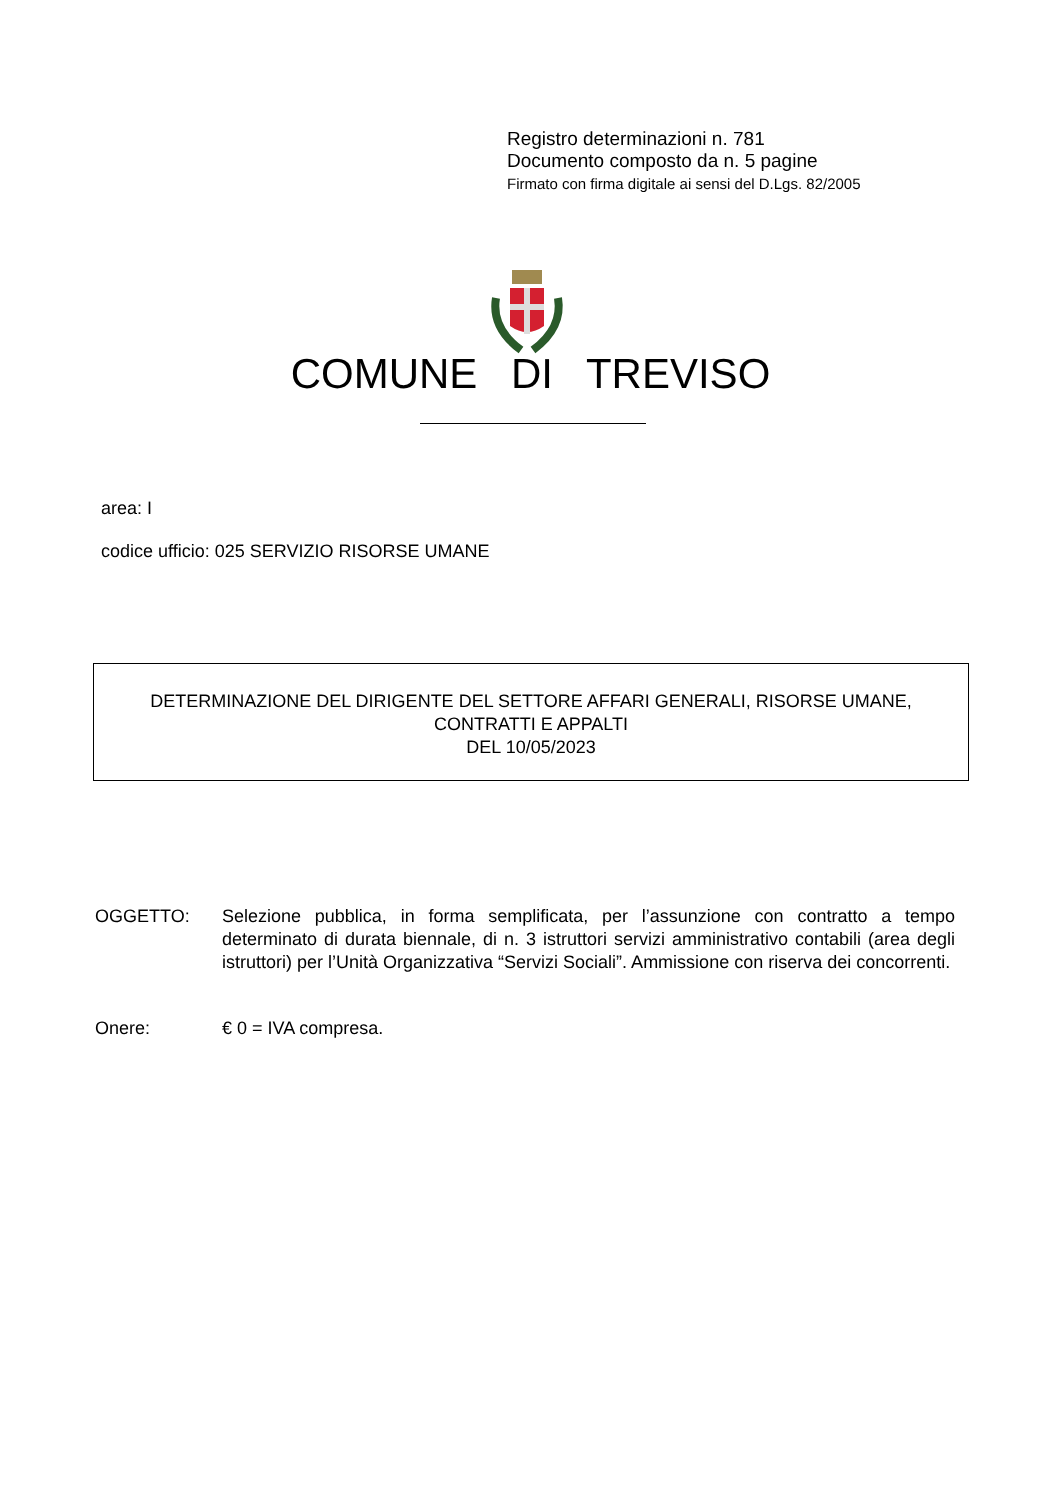Registro determinazioni n. 781
Documento composto da n. 5 pagine
Firmato con firma digitale ai sensi del D.Lgs. 82/2005
COMUNE DI TREVISO
area: I
codice ufficio: 025 SERVIZIO RISORSE UMANE
DETERMINAZIONE DEL DIRIGENTE DEL SETTORE AFFARI GENERALI, RISORSE UMANE,
CONTRATTI E APPALTI
DEL 10/05/2023
OGGETTO: Selezione pubblica, in forma semplificata, per l’assunzione con contratto a tempo determinato di durata biennale, di n. 3 istruttori servizi amministrativo contabili (area degli istruttori) per l’Unità Organizzativa “Servizi Sociali”. Ammissione con riserva dei concorrenti.
Onere: € 0 = IVA compresa.